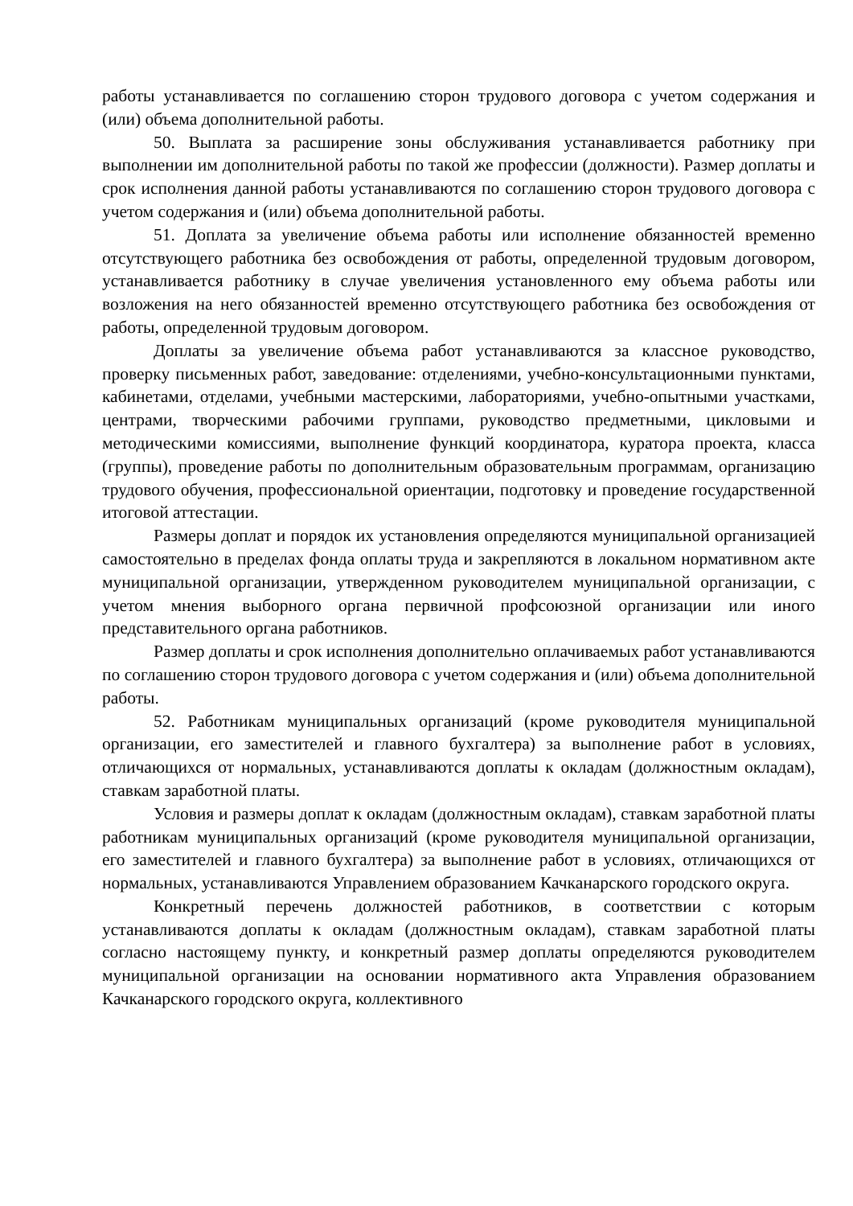работы устанавливается по соглашению сторон трудового договора с учетом содержания и (или) объема дополнительной работы.
50. Выплата за расширение зоны обслуживания устанавливается работнику при выполнении им дополнительной работы по такой же профессии (должности). Размер доплаты и срок исполнения данной работы устанавливаются по соглашению сторон трудового договора с учетом содержания и (или) объема дополнительной работы.
51. Доплата за увеличение объема работы или исполнение обязанностей временно отсутствующего работника без освобождения от работы, определенной трудовым договором, устанавливается работнику в случае увеличения установленного ему объема работы или возложения на него обязанностей временно отсутствующего работника без освобождения от работы, определенной трудовым договором.
Доплаты за увеличение объема работ устанавливаются за классное руководство, проверку письменных работ, заведование: отделениями, учебно-консультационными пунктами, кабинетами, отделами, учебными мастерскими, лабораториями, учебно-опытными участками, центрами, творческими рабочими группами, руководство предметными, цикловыми и методическими комиссиями, выполнение функций координатора, куратора проекта, класса (группы), проведение работы по дополнительным образовательным программам, организацию трудового обучения, профессиональной ориентации, подготовку и проведение государственной итоговой аттестации.
Размеры доплат и порядок их установления определяются муниципальной организацией самостоятельно в пределах фонда оплаты труда и закрепляются в локальном нормативном акте муниципальной организации, утвержденном руководителем муниципальной организации, с учетом мнения выборного органа первичной профсоюзной организации или иного представительного органа работников.
Размер доплаты и срок исполнения дополнительно оплачиваемых работ устанавливаются по соглашению сторон трудового договора с учетом содержания и (или) объема дополнительной работы.
52. Работникам муниципальных организаций (кроме руководителя муниципальной организации, его заместителей и главного бухгалтера) за выполнение работ в условиях, отличающихся от нормальных, устанавливаются доплаты к окладам (должностным окладам), ставкам заработной платы.
Условия и размеры доплат к окладам (должностным окладам), ставкам заработной платы работникам муниципальных организаций (кроме руководителя муниципальной организации, его заместителей и главного бухгалтера) за выполнение работ в условиях, отличающихся от нормальных, устанавливаются Управлением образованием Качканарского городского округа.
Конкретный перечень должностей работников, в соответствии с которым устанавливаются доплаты к окладам (должностным окладам), ставкам заработной платы согласно настоящему пункту, и конкретный размер доплаты определяются руководителем муниципальной организации на основании нормативного акта Управления образованием Качканарского городского округа, коллективного